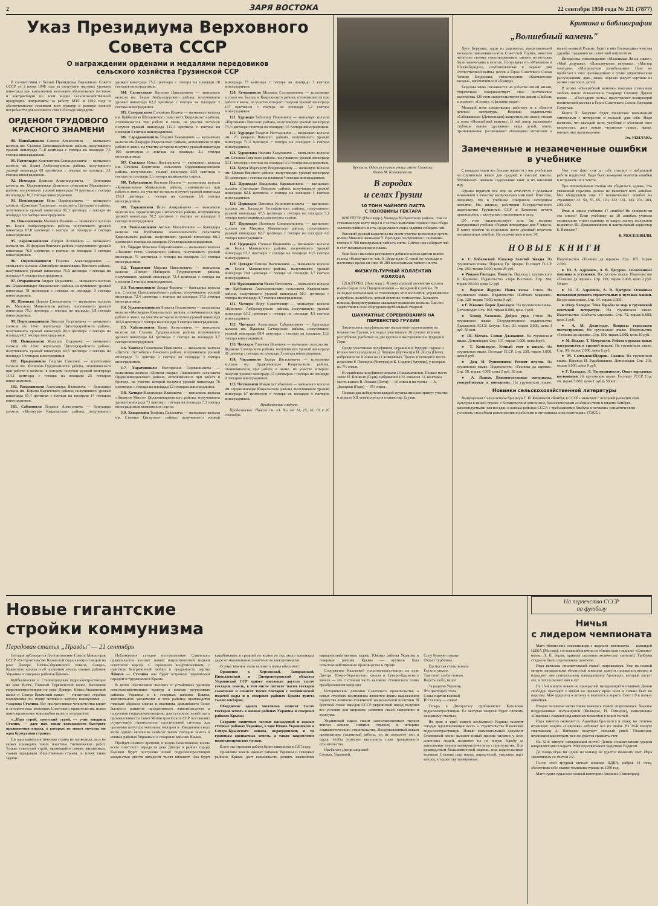2 ЗАРЯ ВОСТОКА 22 сентября 1950 года № 211 (7877)
Указ Президиума Верховного Совета СССР
О награждении орденами и медалями передовиков
сельского хозяйства Грузинской ССР
В соответствии с Указом Президиума Верховного Совета СССР от 2 июня 1948 года за получение высоких урожаев винограда при выполнении колхозами обязательных поставок и контрактации по всем видам сельскохозяйственной продукции, натуроплаты за работу МТС в 1949 году и обеспеченности семенами всех культур в размере полной потребности для весеннего сева 1950 года наградить:
ОРДЕНОМ ТРУДОВОГО КРАСНОГО ЗНАМЕНИ
90. Нинобашвили Семена Алексеевича — звеньевого колхоза им. Сталина Цителцкаройского района, получившего урожай винограда 71,8 центнера с гектара на площади 7,5 гектара виноградников.
91. Натмеладзе Константина Спиридоновича — звеньевого колхоза им. Берия Амбролаурского района, получившего урожай винограда 69 центнеров с гектара на площади 3,1 гектара виноградников.
92. Немсадзе Дианоза Александровича — бригадира колхоза им. Орджоникидзе Димского сельсовета Маяковского района, получившего урожай винограда 74 центнера с гектара на площади 10,3 гектара виноградников.
93. Немсиверидзе Нико Порфирьевича — звеньевого колхоза «Цинсвла» Твишского сельсовета Цагерского района, получившего урожай винограда 66,3 центнера с гектара на площади 3,9 гектара виноградников.
94. Николашвили Малакия Фомича — звеньевого колхоза им. Берия Амбролаурского района, получившего урожай винограда 67,8 центнера с гектара на площади 4 гектара виноградников.
95. Окропилашвили Андрея Асланович — звеньевого колхоза им. 25 февраля Ванского района, получившего урожай винограда 76,5 центнера с гектара на площади 3 гектара виноградников.
96. Окропилашвили Георгия Александровича — звеньевого колхоза «Октомбрис монаповари» Ванского района, получившего урожай винограда 71,6 центнера с гектара на площади 4 гектара виноградников.
97. Отарашвили Андрея Окроевича — звеньевого колхоза им. Орджоникидзе Кварельского района, получившего урожай винограда 78 центнеров с гектара на площади 3 гектара виноградников.
98. Паниндзе Повела Степановича — звеньевого колхоза им. Молотова Маяковского района, получившего урожай винограда 70,5 центнера с гектара на площади 3,8 гектара виноградников.
99. Пиросманашвили Николая Георгиевича — звеньевого колхоза им. 18-го партсъезда Цителцкаройского района, получившего урожай винограда 89,9 центнера с гектара на площади 4,2 гектара виноградников.
100. Попиашвили Михаила Егоровича — звеньевого колхоза им. 18-го партсъезда Цителцкаройского района, получившего урожай винограда 64,5 центнера с гектара на площади 5 гектаров виноградников.
101. Продиашвили Георгия Савелича — агротехника колхоза им. Калинина Гурджаанского района, отличившегося при работе в колхозе, в котором получен урожай винограда 114,1 центнера с гектара на площади 25 гектаров виноградников.
102. Рамазашвили Александра Ивановича — бригадира колхоза им. Кирова Карчетского района, получившего урожай винограда 65,4 центнера с гектара на площади 14 гектаров виноградников.
103. Сабашвили Георгия Алексеевича — бригадира колхоза «Месвеура» Кварельского района, получившего урожай винограда 75,2 центнера с гектара на площади 10 гектаров виноградников.
104. Саганелидзе Василия Николаевича — звеньевого колхоза им. Берия Амбролаурского района, получившего урожай винограда 62,2 центнера с гектара на площади 3 гектара виноградников.
105. Сагерашвили Соломона Ильича — звеньевого колхоза им. Куйбышева Шилдинского сельсовета Кварельского района, отличившегося при работе в звене, на участке которого получен урожай винограда 112,3 центнера с гектара на площади 3 гектара виноградников.
106. Сарадживишили Георгия Бежановича — колхозника колхоза им. Бахрадзе Кварельского района, отличившегося при работе в звене, на участке которого получен урожай винограда 106 центнеров с гектара на площади 3,1 гектара виноградников.
107. Схиладзе Илью Наскидовича — звеньевого колхоза им. Сталина Боритского сельсовета Орджоникидзевского района, получившего урожай винограда 50,5 центнера с гектара на площади 3,5 гектара шампанских сортов.
108. Табукашвили Василия Ильича — колхозника колхоза «Комунисхеми» Маяковского района, отличившегося при работе в звене, на участке которого получен урожай винограда 126,3 центнера с гектара на площади 5,6 гектара виноградников.
109. Таркашвили Пило Амирановича — звеньевого колхоза им. Орджоникидзе Сигнахского района, получившего урожай винограда 70,2 центнера с гектара на площади 3 гектара виноградников.
110. Тиешелашвили Антона Михайловича — бригадира колхоза им. Куйбышева Ахалсопельского сельсовета Кварельского района, получившего урожай винограда 66,3 центнера с гектара на площади 10 гектаров виноградников.
111. Тодадзе Максима Лаврентьевича — звеньевого колхоза «Ленинис гзит» Сачхерского района, получившего урожай винограда 79 центнеров с гектара на площади 3,4 гектара виноградников.
112. Тодашвили Мирона Николаевича — звеньевого колхоза «Глехис Набиджи» Гурджаанского района, получившего урожай винограда 72,4 центнера с гектара на площади 3 гектара виноградников.
113. Токликишвили Захара Фомича — бригадира колхоза им. Сталина Цителцкаройского района, получившего урожай винограда 72,4 центнера с гектара на площади 17,5 гектара виноградников.
114. Урдживилашвили Алексея Георгиевича — колхозника колхоза «Месвеура» Кварельского района, отличившегося при работе в звене, на участке которого получен урожай винограда 103,6 центнера с гектара на площади 3 гектара виноградников.
115. Хабазишвили Якова Алексеевича — звеньевого колхоза им. Сталина Гурджаанского района, получившего урожай винограда 64 центнера с гектара на площади 3,7 гектара виноградников.
116. Хавтаси Галактиона Ивановича — звеньевого колхоза «Цители Октомбери» Ванского района, получившего урожай винограда 71 центнер с гектара на площади 3 гектара виноградников.
117. Харатишвили Виссариона Гедеваниовича — колхозника колхоза «Цители сходви» Лашинского сельсовета Орджоникидзевского района, отличившегося при работе в бригаде, на участке которой получен урожай винограда 76 центнеров с гектара на площади 12 гектаров виноградников.
118. Хачидзе Владимира Ивановича — звеньевого колхоза «Пирвели Маиси» Орджоникидзевского района, получившего урожай винограда 71 центнер с гектара на площади 7,3 гектара виноградников шампанских сортов.
119. Хвадагиани Теофана Павловича — звеньевого колхоза им. Сталина Цагерского района, получившего урожай винограда 73 центнера с гектара на площади 3 гектара виноградников.
120. Хечиашвили Михаила Соломоновича — колхозника колхоза им. Бахрадзе Кварельского района, отличившегося при работе в звене, на участке которого получен урожай винограда 107 центнеров с гектара на площади 3,2 гектара виноградников.
121. Хурцидзе Бабилину Ильиничну — звеньевую колхоза «Партизани» Ванского района, получившую урожай винограда 73,3 центнера с гектара на площади 4,5 гектара виноградников.
122. Хурцидзе Георгия Несторовича — звеньевого колхоза им. 25 февраля Ванского района, получившего урожай винограда 71,3 центнера с гектара на площади 3 гектара виноградников.
123. Хурцилава Нылана Хахуловича — звеньевого колхоза им. Сталина Гагрского района, получившего урожай винограда 63,1 центнера с гектара на площади 8,5 гектара виноградников.
124. Хучуа Маргариту Владимировну — звеньевую колхоза им. Цхакая Ванского района, получившую урожай винограда 65 центнеров с гектара на площади 4 гектара виноградников.
125. Церцвадзе Владимира Карамановича — звеньевого колхоза «Гантиади» Ванского района, получившего урожай винограда 62,6 центнера с гектара на площади 4 гектара виноградников.
126. Церцвадзе Онисима Константиновича — звеньевого колхоза им. Бахрадзе Зестафонского района, получившего урожай винограда 47,5 центнера с гектара на площади 5,2 гектара виноградников шампанских сортов.
127. Церцвадзе Полиакта Спиридоновича — звеньевого колхоза им. Микояна Маяковского района, получившего урожай винограда 62,7 центнера с гектара на площади 4,6 гектара виноградников.
128. Церцвадзе Степана Ивановича — звеньевого колхоза им. Берия Маяковского района, получившего урожай винограда 67,2 центнера с гектара на площади 10,5 гектара виноградников.
129. Цитадзе Семена Васильевича — звеньевого колхоза им. Берия Маяковского района, получившего урожай винограда 70,8 центнера с гектара на площади 3,7 гектара виноградников.
130. Цукилашвили Ивана Евтеевича — звеньевого колхоза им. Куйбышева Ахалсопельского сельсовета Кварельского района, получившего урожай винограда 66,5 центнера с гектара на площади 3,7 гектара виноградников.
131. Челидзе Лиду Севастиевну — звеньевую колхоза «Цинсвла» Амбролаурского района, получившую урожай винограда 63,2 центнера с гектара на площади 4,5 гектара виноградников.
132. Чигладзе Александра Габриеловича — бригадира колхоза им. Жданова Сачхерского района, получившего урожай винограда 68,4 центнера с гектара на площади 13,6 гектара виноградников.
133. Чигладзе Ушангия Исаевича — звеньевого колхоза им. Жданова Сачхерского района, получившего урожай винограда 81 центнер с гектара на площади 3 гектара виноградников.
134. Читашвили Захара Васильевича — колхозника колхоза им. Орджоникидзе Кварельского района, отличившегося при работе в звене, на участке которого получен урожай винограда 67 центнеров с гектара на площади 9 гектаров виноградников.
135. Читашвили Михаила Сабаевича — звеньевого колхоза им. Орджоникидзе Кварельского района, получившего урожай винограда 67 центнеров с гектара на площади 9 гектаров виноградников.
Продолжение следует.
Продолжение. Начало см. «З. В.» от 14, 15, 16, 19 и 20 сентября.
Кутаиси. Один из уголков улицы имени Сталина.
Фото М. Кавтиашвили.
В городах
и селах Грузии
10 ТОНН ЧАЙНОГО ЛИСТА
С ПОЛОВИНЫ ГЕКТАРА
КОБУЛЕТИ (Наш корр.). Чаеводы Кобулетского района, став на стахановскую вахту мира и с честью выполнив годовой план сбора зеленого чайного листа, продолжают сверх задания собирать чай.
Высокий урожай вырастила на своем участке колхозница артели имени Микояна звеньевая Т. Иремадзе, получившая с половины гектара 6 780 килограммов чайного листа. Сейчас она собирает чай в счет перевыполнения плана.
Еще более высоких результатов добился колхоз артели имени газеты «Коммунисти» тов. Х. Верулидзе. С такой же площади в настоящее время он снял 10 280 килограммов чайного листа.
ФИЗКУЛЬТУРНЫЙ КОЛЛЕКТИВ
КОЛХОЗА
ЦХАЛТУБО. (Наш корр.). Физкультурный коллектив колхоза имени Берия села Парцханакавеви — передовой в районе. 70 молодых колхозников, составляющих этот коллектив, упражняются в футболе, волейболе, легкой атлетике, гимнастике. Большую помощь физкультурникам оказывает правление колхоза. При его содействии в селе оборудован футбольный стадион.
ШАХМАТНЫЕ СОРЕВНОВАНИЯ НА
ПЕРВЕНСТВО ГРУЗИИ
Закончились полуфинальные шахматные соревнования на первенство Грузии, в которых участвовало 26 лучших игроков республики, разбитых на две группы и выступавших в Зугдиди и Гори.
Среди участников полуфинала, игравших в Зугдиди, первое и второе места разделили Д. Чирадзе (Кутаиси) и И. Лолуа (Поти), набравшие по 8 очков из 11 возможных. Третье и четвертое места поделили Р. Пхаладзе (Чиатура) и К. Сордия (Зугдиди), у которых по 7½ очков.
В горийском полуфинале играли 14 шахматистов. Первое место занял И. Кинкели (Гори), набравший 10½ очков из 13, на второе место вышел В. Лежава (Поти) — 10 очков и на третье — А. Дзамуков (Гори) — 9½ очков.
Первые два победителя каждой группы игроков примут участие в финале XII чемпионата на первенство Грузии.
Критика и библиография
„Волшебный камень"
Хута Берулава, один из даровитых представителей молодого поколения поэтов Советской Грузии, известен читателю своими стихотворениями, многие из которых были напечатаны в газетах. Популярны его «Мышиков и Шаламберидзе», опубликованные в первые дни Отечественной войны, песня о Герое Советского Союза Чичико Бендеиани, стихотворение «Кремлевские звезды», напечатанное в «Правде».
Берулава живо откликается на события нашей жизни, старательно совершенствует свое поэтическое мастерство. Об этом свидетельствуют его книги «Любовь к родине», «Стихи», «Дыхание моря».
Молодой поэт плодотворно работает и в области детской литературы. Недавно издательство «Сабавшвоиа» (Детюниздат) выпустило его книгу стихов и поэм «Волшебный камень». В ней автор выказывает глубокое знание душевного мира детей, тепло, проникновенно рассказывает маленьким читателям о нашей великой Родине, будит в них благородные чувства дружбы, преданности, советский патриотизм.
Интересны стихотворения «Маленькая Ля на сцене», «Мой дедушка», «Приключения петушка», «Мастер чонгури», «Мегрельская колыбельная». Поэт не прибегает в этих произведениях к сухим дидактическим рассуждениям, ярко, живо, образно рисует картины из жизни советских детей.
В поэме «Волшебный камень» показана пламенная любовь юного поколения к товарищу Сталину. Другая поэма — «Последняя песнь» представляет волнующий поэтический рассказ о Герое Советского Союза Григории Схулухия.
Книга Х. Берулава будет прочитана маленькими читателями с интересом и пользой для себя. Надо полагать, что молодой поэт, углубляя и обогащая свое творчество, даст юным читателям новые, яркие, интересные произведения.
Эл. УБИЛАВА.
Замеченные и незамеченные ошибки
в учебнике
С каждым годом все больше издается у нас учебников на грузинском языке для средней и высшей школы. Улучшилось намного содержание книг и их внешний вид.
Однако издатели все еще не относятся с должным вниманием к качеству выпускаемых ими книг. Известно, например, что в учебнике совершено нетерпимы опечатки. Но, видимо, работники Государственного издательства Грузинской ССР и Комитета печати примирились с халтурным отношением к делу.
Об этом свидетельствует хотя бы недавно выпущенный учебник «Родная литература» для V класса. В книгу вложен на отдельном листе длинный перечень исправленных ошибок. Их перечислено в нем 34.
Уже этот факт сам по себе говорит о небрежной работе издателей. Надо было во-время заметить ошибки и исправить их в тексте.
При внимательном чтении мы убедились, однако, что указанный перечень далеко не включает всех ошибок. Мы обнаружили еще 13 незамеченных ошибок на страницах: 43, 50, 55, 65, 124, 132, 141, 143, 231, 284, 298, 299.
Итак, в одном учебнике 47 ошибок! Не слишком ли это много? Если учебнику за 10 ошибок учителя справедливо ставят единицу, то какую оценку заслужили корректор Ш. Джиджнешвили и контрольный корректор Б. Вашадзе?
В. МОСЕШВИЛИ.
Н О В Ы Е К Н И Г И
● С. Бабаевский. Кавалер Золотой Звезды. На грузинском языке. Перевод Гр. Ярадзе. Госиздат ГССР. Стр. 254, тираж 5.000, цена 25 руб.
● Риндин Гветадзе. Повесть. Перевод с грузинского Б. Корнеева. Издательство «Заря Востока». Стр. 284, тираж 20.000, цена 12 руб.
● Варлам Журули. Наша весна. Стихи. На грузинском языке. Издательство «Сабчота мцерали». Стр. 128, тираж 7.000, цена 8 руб.
● Г. Жвания. Борис Дзнеладзе. На грузинском языке. Детюниздат. Стр. 102, тираж 8.000, цена 4 руб.
● Хемид Халваши. Доброе утро. Стихи. На грузинском языке. Государственное издательство Аджарской АССР. Батуми. Стр. 93, тираж 3.000, цена 3 руб. 50 коп.
● Ш. Месхиа. Симон Джанашия. На грузинском языке. Детюниздат. Стр. 107, тираж 5.000, цена 8 руб.
● Т. Кемиладзе. Устный счет в школе. На грузинском языке. Госиздат ГССР. Стр. 230, тираж 3.000, цена 8 руб.
● Доц. И. Тушишвили. Ремонт плугов. На грузинском языке. Издательство «Техника да шрома». Стр. 58, тираж 4.000, цена 2 руб. 50 коп.
● А. Лашхи. Вспомогательные материалы, употребляемые в виноделии. На грузинском языке. Издательство «Техника да шрома». Стр. 165, тираж 2.000.
● Ю. А. Адрианов, А. В. Цагурия. Землеконные машины и установки. На русском языке. Издательство «Техника да шрома». Стр. 139, тираж 2.000, цена 2 руб. 50 коп.
● Ю. А. Адрианов, А. В. Цагурия. Основные положения ремонта строительных и путевых машин. На русском языке. Стр. 14, тираж 2.000.
● Отар Чхеидзе. Тема борьбы за мир в грузинской советской литературе. На грузинском языке. Издательство «Сабчота мцерали». Стр. 79, тираж 6.000, цена 3 руб.
● А. М. Джангидзе. Вопросы городского мостостроения. На грузинском языке. Издательство «Техника да шрома». Стр. 160, тираж 2.000, цена 10 руб.
● М. Ноадзе, Т. Метревели. Работа кружков юных натуралистов в средней школе. На грузинском языке. Стр. 90, тираж 2.000, цена 6 руб.
● М. Салтыков-Щедрин. Сказки. На грузинском языке. Перевод И. Зурабишвили. Детюниздат. Стр. 116, тираж 5.000, цена 8 руб.
● Г. Бахтадзе, Л. Лорткипанидзе. Опыт передовых шелководов. На грузинском языке. Госиздат ГССР. Стр. 44, тираж 5.000, цена 1 рубль 50 коп.
Новинки сельскохозяйственной литературы
Выпущенная Сельхозгизом брошюра Г. И. Канчавели «Бамбук в СССР» знакомит с историей развития этой культуры в нашей стране, с ботаническим описанием, биологическими особенностями и видами бамбука, рекомендуемыми для посадки в южных районах СССР, с требованиями бамбука к почвенно-климатическим условиям, способами размножения и работами в питомниках и на плантациях. (ТАСС).
Новые гигантские
стройки коммунизма
Передовая статья „Правды" — 21 сентября
Сегодня публикуется Постановление Совета Министров СССР «О строительстве Каховской гидроэлектростанции на реке Днепре, Южно-Украинского канала, Северо-Крымского канала и об орошении земель южных районов Украины и северных районов Крыма».
Куйбышевская и Сталинградская гидроэлектростанции на реке Волге, Главный Туркменский канал, Каховская гидроэлектростанция на реке Днепре, Южно-Украинский канал и Северо-Крымский канал — гигантские стройки коммунизма по плану великого зодчего коммунизма — товарища Сталина. Все прогрессивное человечество видит в исторических решениях Советского правительства новое яркое проявление миролюбия нашего государства.
«...Наш строй, советский строй, — учит товарищ Сталин, — дает нам такие возможности быстрого продвижения вперед, о которых не может мечтать ни одна буржуазная страна».
Ни одна капиталистическая страна не проводила, да и не может проводить таких поистине титанических работ. Только советский строй, являющийся самым жизненным, самым передовым общественным строем, по плечу такие задачи.
Публикуемое сегодня постановление Советского правительства вызовет новый патриотический подъем советского народа. С огромным воодушевлением, с чувством безграничной любви и преданности партии Ленина — Сталина оно будет встречено украинским народом и трудящимися Крыма.
В целях обеспечения высоких и устойчивых урожаев сельскохозяйственных культур в южных засушливых районах Украины и в северных районах Крыма, значительного увеличения в этих районах производства главным образом хлопка и пшеницы, дальнейшего более быстрого развития продуктивного животноводства и получения гидроэлектроэнергии для сельского хозяйства и промышленности Совет Министров Союза ССР постановил осуществить строительство оросительной системы для орошения полутора миллиона гектаров и обводнения сверх этого одного миллиона семисот тысяч гектаров земель в южных районах Украины и в северных районах Крыма.
Пройдет немного времени, и волею большевиков, волею всего советского народа на реке Днепре в районе города Каховки будет построена новая гидроэлектростанция мощностью двести пятьдесят тысяч киловатт. Она будет вырабатывать в средний по водности год около миллиарда двухсот миллионов киловатт-часов электроэнергии.
Осуществление этого великого плана обеспечит:
Орошение в Херсонской, Запорожской, Николаевской и Днепропетровской областях Украинской ССР одного миллиона двухсот тысяч гектаров земель, в том числе пятисот тысяч гектаров самотеком и семисот тысяч гектаров с механической подачей воды и в северных районах Крыма триста тысяч гектаров;
Обводнение одного миллиона семисот тысяч гектаров земель в южных районах Украины и северных районах Крыма;
Создание защитных лесных насаждений в южных степных районах Украины, в зоне Южно-Украинского и Северо-Крымского канала, водохранилищ и по границам орошаемых земель, а также закрепление нижнеднепровских песков.
И вся эта огромная работа будет завершена в 1957 году.
Орошение земель южных районов Украины и северных районов Крыма даст возможность решить важнейшие народнохозяйственные задачи. Южные районы Украины и северные районы Крыма — крупная база сельскохозяйственного производства в стране.
Сооружение Каховской гидроэлектростанции на реке Днепре, Южно-Украинского канала и Северо-Крымского канала — это составная часть великого сталинского плана преобразования природы.
Исторические решения Советского правительства о новых стройках коммунизма являются ярким выражением торжества ленинско-сталинской национальной политики. В братской семье народов СССР украинский народ получил все условия для широкого развития своей экономики и культуры.
Украинский народ своим самоотверженным трудом вписал немало славных страниц в историю социалистического строительства. Воодушевленный новым проявлением сталинской заботы, он не пожалеет сил и труда, чтобы успешно выполнить план грандиозного строительства.
Пробегает Днепр широкий
Степью, Украиной,
Силу бурную отныне
Отдает турбинам.
Где пустая степь лежала
Глухо и уныло,
Там стоят хлеба стеною,
Видеть любо, мило!
За родную Украину,
Что цветущей стала,
Слава партии великой
И Сталину — слава!
Теперь к Днепрогэсу прибавляется Каховская гидроэлектростанция. Ее могучая энергия будет служить народному счастью.
Из края в край нашей необъятной Родины полетит сегодня вдохновляющая весть о строительстве Каховской гидроэлектростанции. Новый знаменательный документ Сталинской эпохи вызовет новый прилив энергии у всех советских людей, поднимет их на новую борьбу за выполнение планов коммунистического строительства. Под руководством большевистской партии, под водительством великого Сталина наш народ, народ-герой, уверенно идет вперед, к торжеству коммунизма.
На первенство СССР
по футболу
Ничья
с лидером чемпионата
Матч тбилисских спартаковцев с лидером чемпионата — командой ЦДКА (Москва), состоявшийся вчера на тбилисском стадионе «Динамо» имени Л. П. Берия, привлек огромное количество зрителей. Трибуны стадиона были переполнены доотказа.
Игра началась стремительной атакой спартаковцев. Уже на первой минуте нападающим тбилисской команды удается прорваться вперед и передают мяч центральному нападающему Арошидзе, который пасует его, и тот посылает мяч в аут.
На 15-й минуте никем не прикрытый нападающий москвичей Демин свободно проходит с мячом по правому краю поля и сильно бьет по воротам. Мяч ударился о штангу и вкатился в ворота. Счет 1:0 в пользу армейцев.
Вторая половина матча также началась атакой спартаковцев. Хорошо поддержанные полузащитой (Килаадзе, Н. Гагнидзе), нападающие «Спартака» создают ряд опасных моментов у ворот гостей.
Игра заметно оживляется. Армейцы бросаются в атаку, но отлично играющая защита «Спартака» отбивает все их атаки. На 20-й минуте спартаковец А. Пайчадзе получает сильный ушиб. Тбилисцам, играющим вдесятером, все же удается сравнять счет.
На 32-й минуте нападающий гостей Демин незамеченным ударом направляет мяч в ворота. Мяч перехватывает защитник Водягин.
До конца игры ни одной из команд не удается изменить счет. Игра закончилась со счетом 2:2.
После этой трудной ничьей команда ЦДКА, набрав 51 очко, обеспечила себе звание чемпиона страны за 1950 год.
Матч судил судья всесоюзной категории Аверкин (Ленинград).